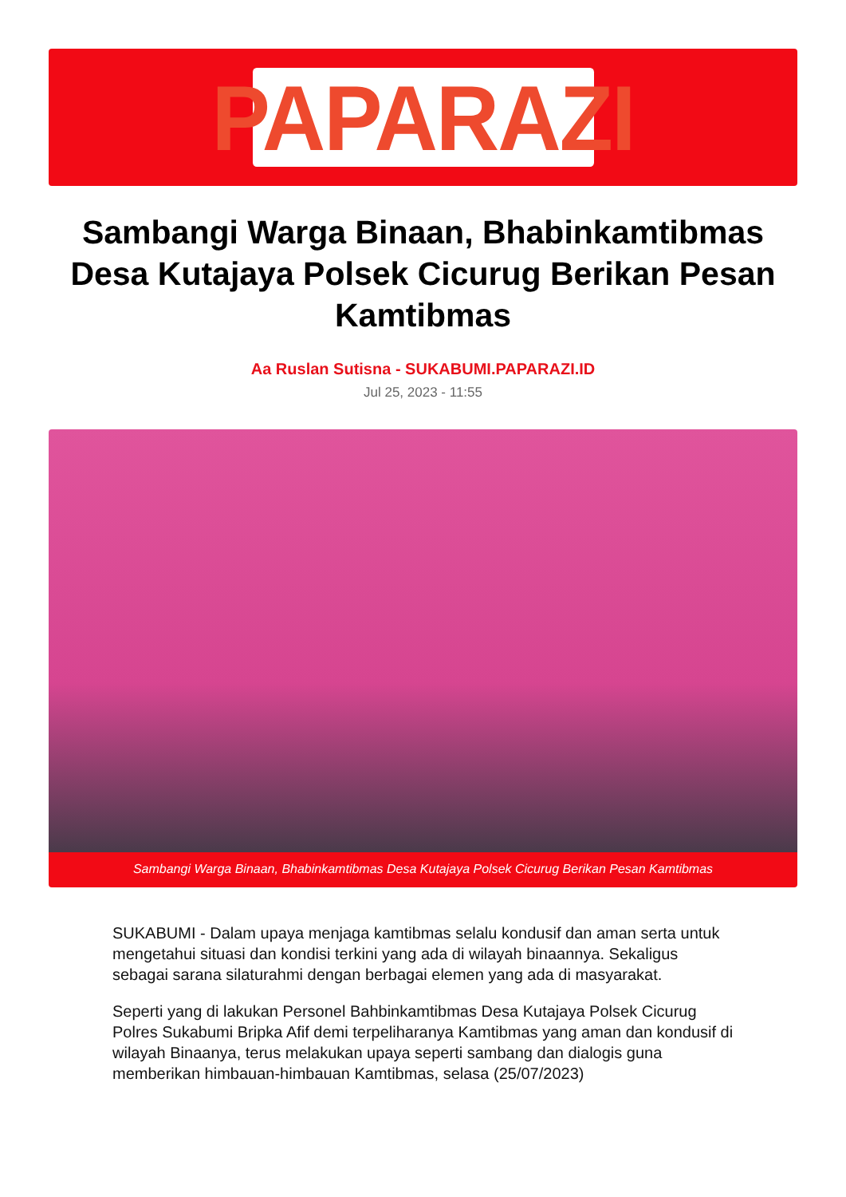PAPARAZI
Sambangi Warga Binaan, Bhabinkamtibmas Desa Kutajaya Polsek Cicurug Berikan Pesan Kamtibmas
Aa Ruslan Sutisna - SUKABUMI.PAPARAZI.ID
Jul 25, 2023 - 11:55
Sambangi Warga Binaan, Bhabinkamtibmas Desa Kutajaya Polsek Cicurug Berikan Pesan Kamtibmas
SUKABUMI - Dalam upaya menjaga kamtibmas selalu kondusif dan aman serta untuk mengetahui situasi dan kondisi terkini yang ada di wilayah binaannya. Sekaligus sebagai sarana silaturahmi dengan berbagai elemen yang ada di masyarakat.
Seperti yang di lakukan Personel Bahbinkamtibmas Desa Kutajaya Polsek Cicurug Polres Sukabumi Bripka Afif demi terpeliharanya Kamtibmas yang aman dan kondusif di wilayah Binaanya, terus melakukan upaya seperti sambang dan dialogis guna memberikan himbauan-himbauan Kamtibmas, selasa (25/07/2023)